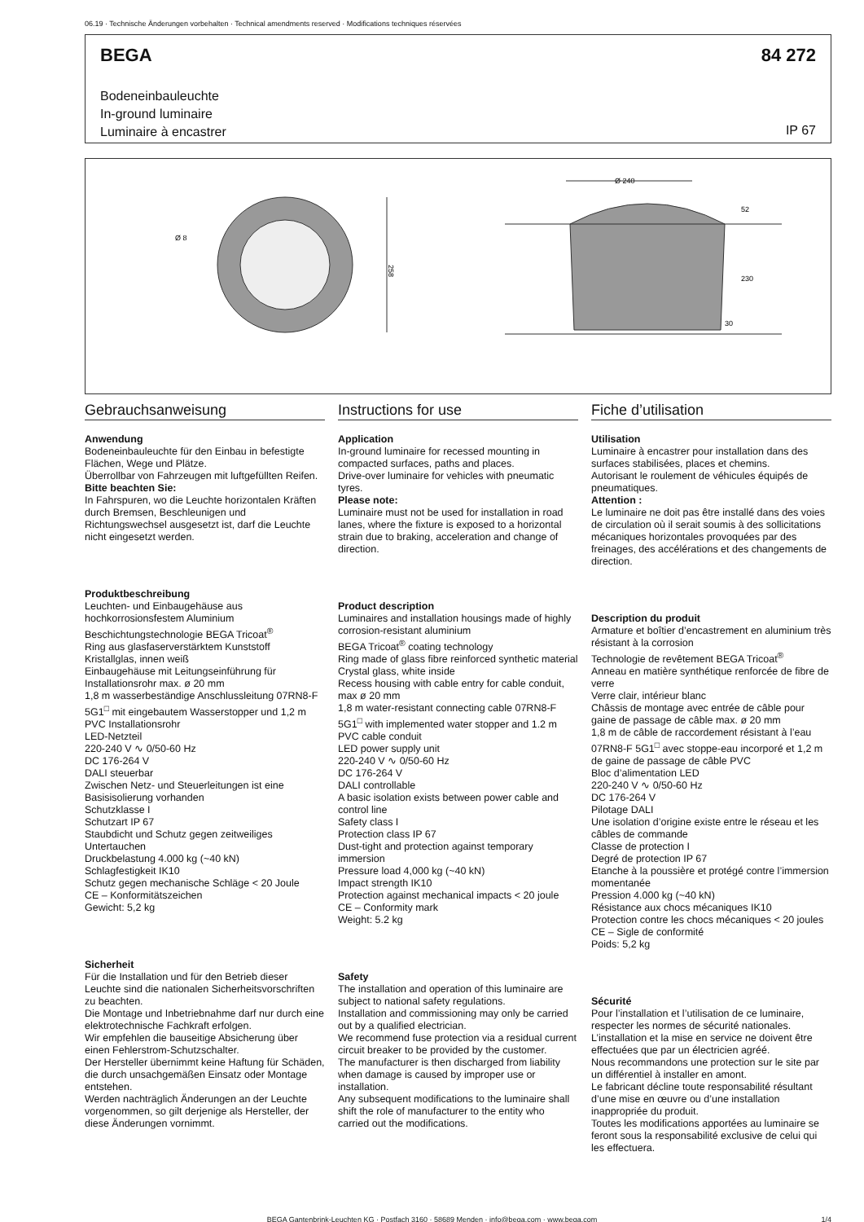06.19 · Technische Änderungen vorbehalten · Technical amendments reserved · Modifications techniques réservées
BEGA
84 272
Bodeneinbauleuchte
In-ground luminaire
Luminaire à encastrer
IP 67
Ø 8
258
Ø 240
52
230
30
Gebrauchsanweisung
Anwendung
Bodeneinbauleuchte für den Einbau in befestigte Flächen, Wege und Plätze.
Überrollbar von Fahrzeugen mit luftgefüllten Reifen.
Bitte beachten Sie:
In Fahrspuren, wo die Leuchte horizontalen Kräften durch Bremsen, Beschleunigen und Richtungswechsel ausgesetzt ist, darf die Leuchte nicht eingesetzt werden.
Produktbeschreibung
Leuchten- und Einbaugehäuse aus hochkorrosionsfestem Aluminium
Beschichtungstechnologie BEGA Tricoat<sup>®</sup>
Ring aus glasfaserverstärktem Kunststoff
Kristallglas, innen weiß
Einbaugehäuse mit Leitungseinführung für Installationsrohr max. ø 20 mm
1,8 m wasserbeständige Anschlussleitung 07RN8-F 5G1<sup>□</sup> mit eingebautem Wasserstopper und 1,2 m PVC Installationsrohr
LED-Netzteil
220-240 V ∿ 0/50-60 Hz
DC 176-264 V
DALI steuerbar
Zwischen Netz- und Steuerleitungen ist eine Basisisolierung vorhanden
Schutzklasse I
Schutzart IP 67
Staubdicht und Schutz gegen zeitweiliges Untertauchen
Druckbelastung 4.000 kg (~40 kN)
Schlagfestigkeit IK10
Schutz gegen mechanische Schläge < 20 Joule
CE – Konformitätszeichen
Gewicht: 5,2 kg
Sicherheit
Für die Installation und für den Betrieb dieser Leuchte sind die nationalen Sicherheitsvorschriften zu beachten.
Die Montage und Inbetriebnahme darf nur durch eine elektrotechnische Fachkraft erfolgen.
Wir empfehlen die bauseitige Absicherung über einen Fehlerstrom-Schutzschalter.
Der Hersteller übernimmt keine Haftung für Schäden, die durch unsachgemäßen Einsatz oder Montage entstehen.
Werden nachträglich Änderungen an der Leuchte vorgenommen, so gilt derjenige als Hersteller, der diese Änderungen vornimmt.
Instructions for use
Application
In-ground luminaire for recessed mounting in compacted surfaces, paths and places.
Drive-over luminaire for vehicles with pneumatic tyres.
Please note:
Luminaire must not be used for installation in road lanes, where the fixture is exposed to a horizontal strain due to braking, acceleration and change of direction.
Product description
Luminaires and installation housings made of highly corrosion-resistant aluminium
BEGA Tricoat<sup>®</sup> coating technology
Ring made of glass fibre reinforced synthetic material
Crystal glass, white inside
Recess housing with cable entry for cable conduit, max ø 20 mm
1,8 m water-resistant connecting cable 07RN8-F 5G1<sup>□</sup> with implemented water stopper and 1.2 m PVC cable conduit
LED power supply unit
220-240 V ∿ 0/50-60 Hz
DC 176-264 V
DALI controllable
A basic isolation exists between power cable and control line
Safety class I
Protection class IP 67
Dust-tight and protection against temporary immersion
Pressure load 4,000 kg (~40 kN)
Impact strength IK10
Protection against mechanical impacts < 20 joule
CE – Conformity mark
Weight: 5.2 kg
Safety
The installation and operation of this luminaire are subject to national safety regulations.
Installation and commissioning may only be carried out by a qualified electrician.
We recommend fuse protection via a residual current circuit breaker to be provided by the customer.
The manufacturer is then discharged from liability when damage is caused by improper use or installation.
Any subsequent modifications to the luminaire shall shift the role of manufacturer to the entity who carried out the modifications.
Fiche d’utilisation
Utilisation
Luminaire à encastrer pour installation dans des surfaces stabilisées, places et chemins.
Autorisant le roulement de véhicules équipés de pneumatiques.
Attention :
Le luminaire ne doit pas être installé dans des voies de circulation où il serait soumis à des sollicitations mécaniques horizontales provoquées par des freinages, des accélérations et des changements de direction.
Description du produit
Armature et boîtier d’encastrement en aluminium très résistant à la corrosion
Technologie de revêtement BEGA Tricoat<sup>®</sup>
Anneau en matière synthétique renforcée de fibre de verre
Verre clair, intérieur blanc
Châssis de montage avec entrée de câble pour gaine de passage de câble max. ø 20 mm
1,8 m de câble de raccordement résistant à l’eau 07RN8-F 5G1<sup>□</sup> avec stoppe-eau incorporé et 1,2 m de gaine de passage de câble PVC
Bloc d’alimentation LED
220-240 V ∿ 0/50-60 Hz
DC 176-264 V
Pilotage DALI
Une isolation d’origine existe entre le réseau et les câbles de commande
Classe de protection I
Degré de protection IP 67
Etanche à la poussière et protégé contre l’immersion momentanée
Pression 4.000 kg (~40 kN)
Résistance aux chocs mécaniques IK10
Protection contre les chocs mécaniques < 20 joules
CE – Sigle de conformité
Poids: 5,2 kg
Sécurité
Pour l’installation et l’utilisation de ce luminaire, respecter les normes de sécurité nationales.
L’installation et la mise en service ne doivent être effectuées que par un électricien agréé.
Nous recommandons une protection sur le site par un différentiel à installer en amont.
Le fabricant décline toute responsabilité résultant d’une mise en œuvre ou d’une installation inappropriée du produit.
Toutes les modifications apportées au luminaire se feront sous la responsabilité exclusive de celui qui les effectuera.
BEGA Gantenbrink-Leuchten KG · Postfach 3160 · 58689 Menden · info@bega.com · www.bega.com 1/4